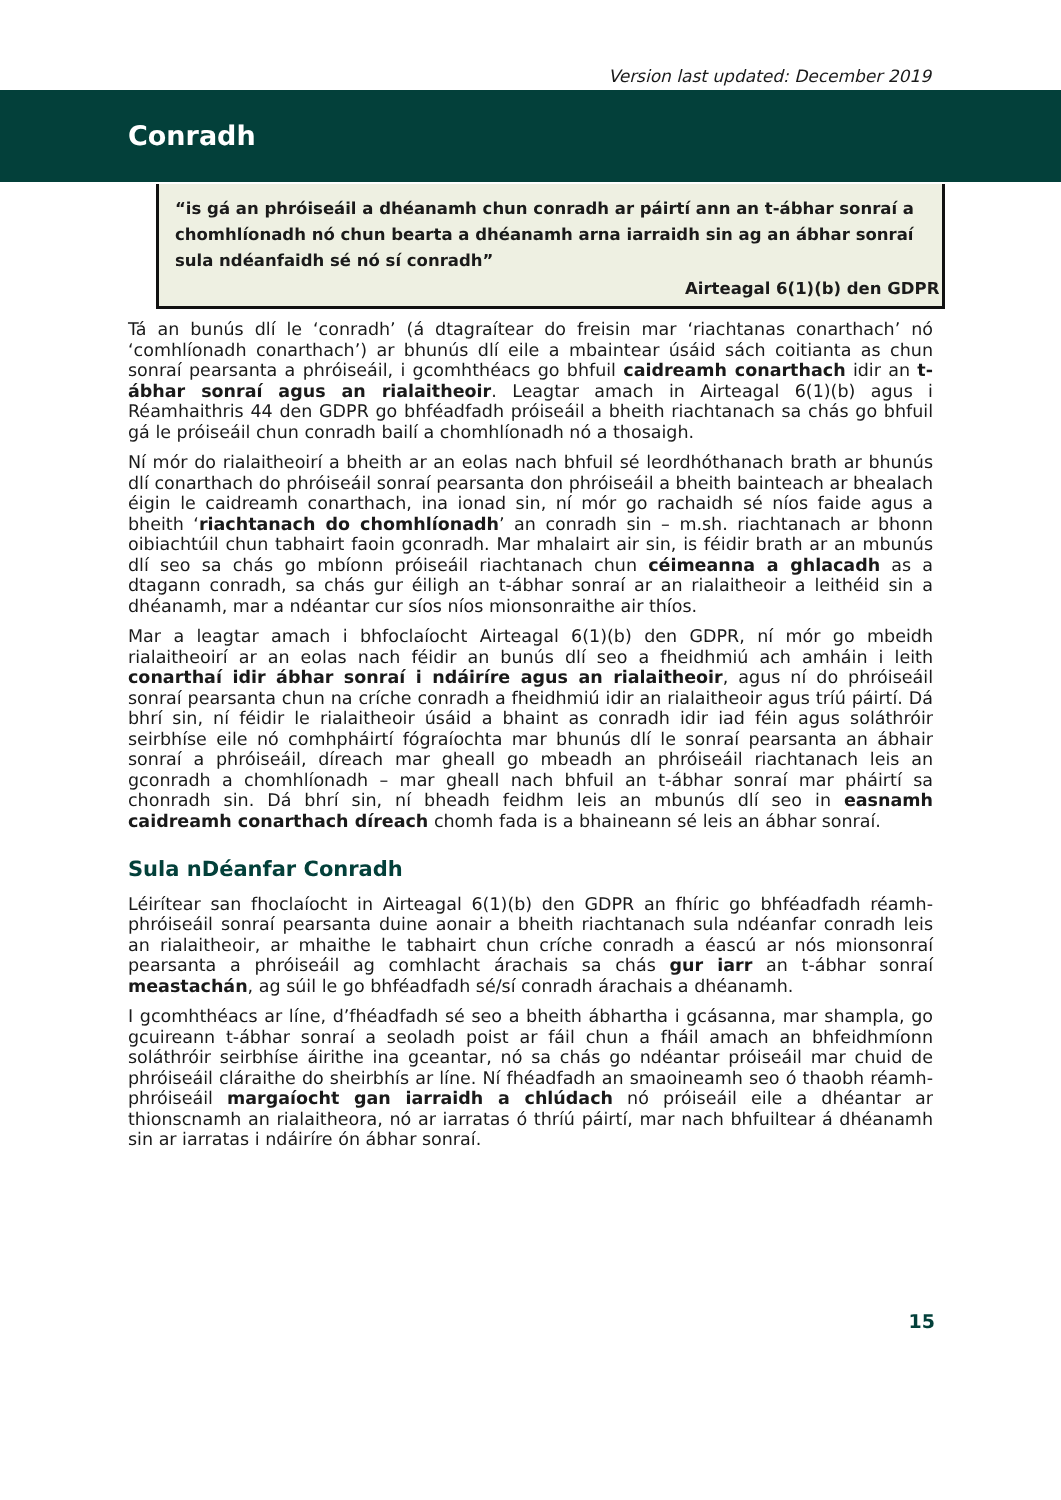Version last updated: December 2019
Conradh
“is gá an phróiseáil a dhéanamh chun conradh ar páirtí ann an t-ábhar sonraí a chomhlíonadh nó chun bearta a dhéanamh arna iarraidh sin ag an ábhar sonraí sula ndéanfaidh sé nó sí conradh”
Airteagal 6(1)(b) den GDPR
Tá an bunús dlí le ‘conradh’ (á dtagraítear do freisin mar ‘riachtanas conarthach’ nó ‘comhlíonadh conarthach’) ar bhunús dlí eile a mbaintear úsáid sách coitianta as chun sonraí pearsanta a phróiseáil, i gcomhthéacs go bhfuil caidreamh conarthach idir an t-ábhar sonraí agus an rialaitheoir. Leagtar amach in Airteagal 6(1)(b) agus i Réamhaithris 44 den GDPR go bhféadfadh próiseáil a bheith riachtanach sa chás go bhfuil gá le próiseáil chun conradh bailí a chomhlíonadh nó a thosaigh.
Ní mór do rialaitheoirí a bheith ar an eolas nach bhfuil sé leordhóthanach brath ar bhunús dlí conarthach do phróiseáil sonraí pearsanta don phróiseáil a bheith bainteach ar bhealach éigin le caidreamh conarthach, ina ionad sin, ní mór go rachaidh sé níos faide agus a bheith ‘riachtanach do chomhlíonadh’ an conradh sin – m.sh. riachtanach ar bhonn oibiachtúil chun tabhairt faoin gconradh. Mar mhalairt air sin, is féidir brath ar an mbunús dlí seo sa chás go mbíonn próiseáil riachtanach chun céimeanna a ghlacadh as a dtagann conradh, sa chás gur éiligh an t-ábhar sonraí ar an rialaitheoir a leithéid sin a dhéanamh, mar a ndéantar cur síos níos mionsonraithe air thíos.
Mar a leagtar amach i bhfoclaíocht Airteagal 6(1)(b) den GDPR, ní mór go mbeidh rialaitheoirí ar an eolas nach féidir an bunús dlí seo a fheidhmiú ach amháin i leith conarthaí idir ábhar sonraí i ndáiríre agus an rialaitheoir, agus ní do phróiseáil sonraí pearsanta chun na críche conradh a fheidhmiú idir an rialaitheoir agus tríú páirtí. Dá bhrí sin, ní féidir le rialaitheoir úsáid a bhaint as conradh idir iad féin agus soláthróir seirbhíse eile nó comhpháirtí fógraíochta mar bhunús dlí le sonraí pearsanta an ábhair sonraí a phróiseáil, díreach mar gheall go mbeadh an phróiseáil riachtanach leis an gconradh a chomhlíonadh – mar gheall nach bhfuil an t-ábhar sonraí mar pháirtí sa chonradh sin. Dá bhrí sin, ní bheadh feidhm leis an mbunús dlí seo in easnamh caidreamh conarthach díreach chomh fada is a bhaineann sé leis an ábhar sonraí.
Sula nDéanfar Conradh
Léirítear san fhoclaíocht in Airteagal 6(1)(b) den GDPR an fhíric go bhféadfadh réamh-phróiseáil sonraí pearsanta duine aonair a bheith riachtanach sula ndéanfar conradh leis an rialaitheoir, ar mhaithe le tabhairt chun críche conradh a éascú ar nós mionsonraí pearsanta a phróiseáil ag comhlacht árachais sa chás gur iarr an t-ábhar sonraí meastachán, ag súil le go bhféadfadh sé/sí conradh árachais a dhéanamh.
I gcomhthéacs ar líne, d’fhéadfadh sé seo a bheith ábhartha i gcásanna, mar shampla, go gcuireann t-ábhar sonraí a seoladh poist ar fáil chun a fháil amach an bhfeidhmíonn soláthróir seirbhíse áirithe ina gceantar, nó sa chás go ndéantar próiseáil mar chuid de phróiseáil cláraithe do sheirbhís ar líne. Ní fhéadfadh an smaoineamh seo ó thaobh réamh-phróiseáil margaíocht gan iarraidh a chlúdach nó próiseáil eile a dhéantar ar thionscnamh an rialaitheora, nó ar iarratas ó thríú páirtí, mar nach bhfuiltear á dhéanamh sin ar iarratas i ndáiríre ón ábhar sonraí.
15